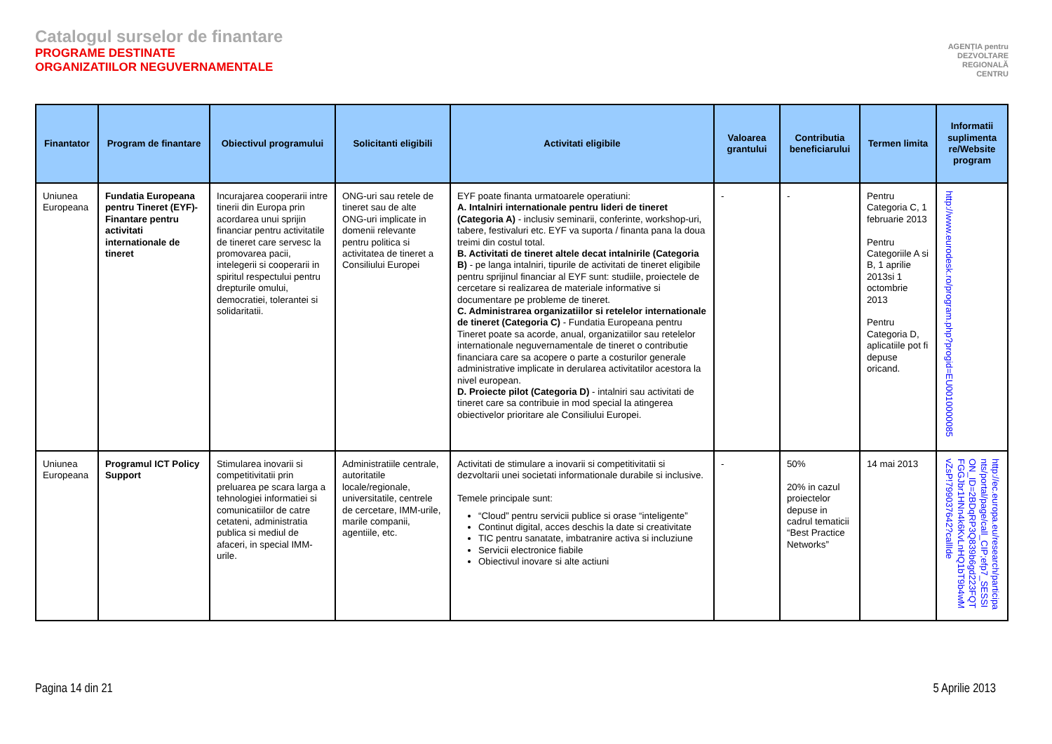Catalogul surselor de finantare
PROGRAME DESTINATE
ORGANIZATIILOR NEGUVERNAMENTALE
AGENȚIA pentru
DEZVOLTARE
REGIONALĂ
CENTRU
| Finantator | Program de finantare | Obiectivul programului | Solicitanti eligibili | Activitati eligibile | Valoarea grantului | Contributia beneficiarului | Termen limita | Informatii suplimenta re/Website program |
| --- | --- | --- | --- | --- | --- | --- | --- | --- |
| Uniunea Europeana | Fundatia Europeana pentru Tineret (EYF)- Finantare pentru activitati internationale de tineret | Incurajarea cooperarii intre tinerii din Europa prin acordarea unui sprijin financiar pentru activitatile de tineret care servesc la promovarea pacii, intelegerii si cooperarii in spiritul respectului pentru drepturile omului, democratiei, tolerantei si solidaritatii. | ONG-uri sau retele de tineret sau de alte ONG-uri implicate in domenii relevante pentru politica si activitatea de tineret a Consiliului Europei | EYF poate finanta urmatoarele operatiuni: A. Intalniri internationale pentru lideri de tineret (Categoria A) - inclusiv seminarii, conferinte, workshop-uri, tabere, festivaluri etc. EYF va suporta / finanta pana la doua treimi din costul total. B. Activitati de tineret altele decat intalnirile (Categoria B) - pe langa intalniri, tipurile de activitati de tineret eligibile pentru sprijinul financiar al EYF sunt: studiile, proiectele de cercetare si realizarea de materiale informative si documentare pe probleme de tineret. C. Administrarea organizatiilor si retelelor internationale de tineret (Categoria C) - Fundatia Europeana pentru Tineret poate sa acorde, anual, organizatiilor sau retelelor internationale neguvernamentale de tineret o contributie financiara care sa acopere o parte a costurilor generale administrative implicate in derularea activitatilor acestora la nivel european. D. Proiecte pilot (Categoria D) - intalniri sau activitati de tineret care sa contribuie in mod special la atingerea obiectivelor prioritare ale Consiliului Europei. | - | - | Pentru Categoria C, 1 februarie 2013 Pentru Categoriile A si B, 1 aprilie 2013si 1 octombrie 2013 Pentru Categoria D, aplicatiile pot fi depuse oricand. | http://www.eurodesk.ro/program.php?progid=EU0010000085 |
| Uniunea Europeana | Programul ICT Policy Support | Stimularea inovarii si competitivitatii prin preluarea pe scara larga a tehnologiei informatiei si comunicatiilor de catre cetateni, administratia publica si mediul de afaceri, in special IMM-urile. | Administratiile centrale, autoritatile locale/regionale, universitatile, centrele de cercetare, IMM-urile, marile companii, agentiile, etc. | Activitati de stimulare a inovarii si competitivitatii si dezvoltarii unei societati informationale durabile si inclusive. Temele principale sunt: “Cloud” pentru servicii publice si orase “inteligente” Continut digital, acces deschis la date si creativitate TIC pentru sanatate, imbatranire activa si incluziune Servicii electronice fiabile Obiectivul inovare si alte actiuni | - | 50% 20% in cazul proiectelor depuse in cadrul tematicii “Best Practice Networks” | 14 mai 2013 | http://ec.europa.eu/research/participants/portal/page/call_CIP;efp7_SESSION_ID=2BDqRP3Q839b6gd223FQTFGGJbr1HNn4k6KvLnHQ1bT9b4wMvZsP!799037642?callIde |
Pagina 14 din 21 5 Aprilie 2013